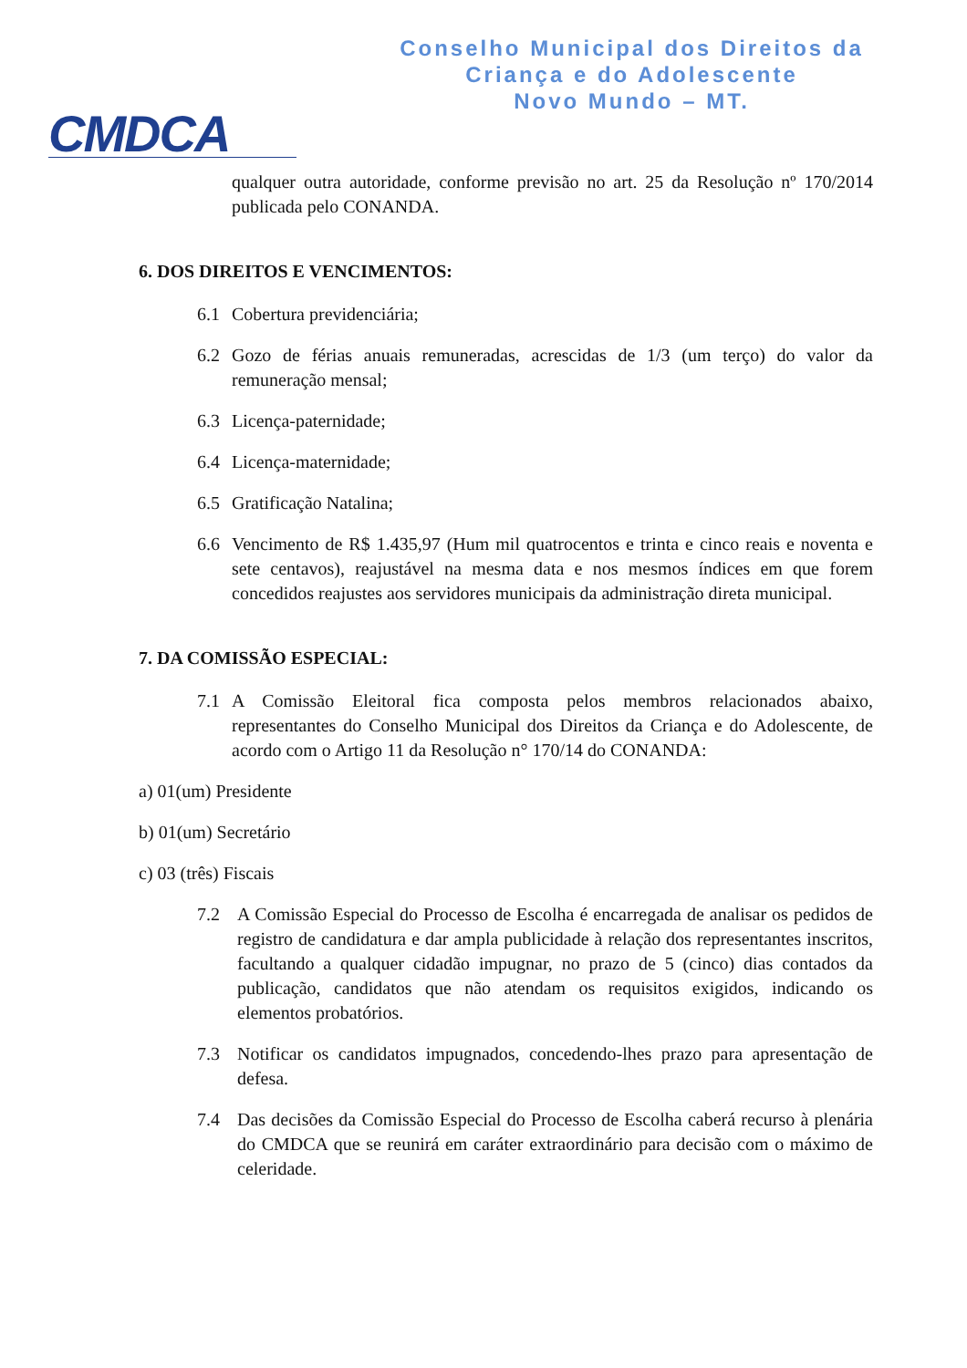CMDCA
Conselho Municipal dos Direitos da
Criança e do Adolescente
Novo Mundo – MT.
qualquer outra autoridade, conforme previsão no art. 25 da Resolução nº 170/2014 publicada pelo CONANDA.
6. DOS DIREITOS E VENCIMENTOS:
6.1 Cobertura previdenciária;
6.2 Gozo de férias anuais remuneradas, acrescidas de 1/3 (um terço) do valor da remuneração mensal;
6.3 Licença-paternidade;
6.4 Licença-maternidade;
6.5 Gratificação Natalina;
6.6 Vencimento de R$ 1.435,97 (Hum mil quatrocentos e trinta e cinco reais e noventa e sete centavos), reajustável na mesma data e nos mesmos índices em que forem concedidos reajustes aos servidores municipais da administração direta municipal.
7. DA COMISSÃO ESPECIAL:
7.1 A Comissão Eleitoral fica composta pelos membros relacionados abaixo, representantes do Conselho Municipal dos Direitos da Criança e do Adolescente, de acordo com o Artigo 11 da Resolução n° 170/14 do CONANDA:
a) 01(um) Presidente
b) 01(um) Secretário
c) 03 (três) Fiscais
7.2 A Comissão Especial do Processo de Escolha é encarregada de analisar os pedidos de registro de candidatura e dar ampla publicidade à relação dos representantes inscritos, facultando a qualquer cidadão impugnar, no prazo de 5 (cinco) dias contados da publicação, candidatos que não atendam os requisitos exigidos, indicando os elementos probatórios.
7.3 Notificar os candidatos impugnados, concedendo-lhes prazo para apresentação de defesa.
7.4 Das decisões da Comissão Especial do Processo de Escolha caberá recurso à plenária do CMDCA que se reunirá em caráter extraordinário para decisão com o máximo de celeridade.